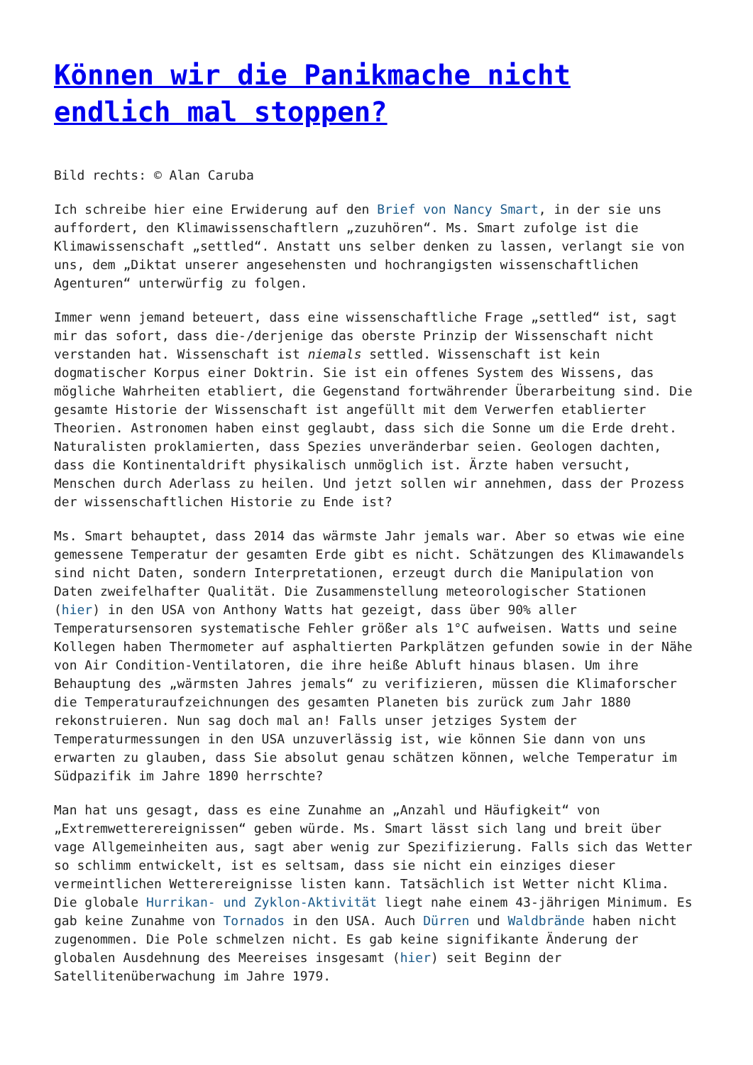Können wir die Panikmache nicht endlich mal stoppen?
Bild rechts: © Alan Caruba
Ich schreibe hier eine Erwiderung auf den Brief von Nancy Smart, in der sie uns auffordert, den Klimawissenschaftlern „zuzuhören“. Ms. Smart zufolge ist die Klimawissenschaft „settled“. Anstatt uns selber denken zu lassen, verlangt sie von uns, dem „Diktat unserer angesehensten und hochrangigsten wissenschaftlichen Agenturen“ unterwürfig zu folgen.
Immer wenn jemand beteuert, dass eine wissenschaftliche Frage „settled“ ist, sagt mir das sofort, dass die-/derjenige das oberste Prinzip der Wissenschaft nicht verstanden hat. Wissenschaft ist niemals settled. Wissenschaft ist kein dogmatischer Korpus einer Doktrin. Sie ist ein offenes System des Wissens, das mögliche Wahrheiten etabliert, die Gegenstand fortwährender Überarbeitung sind. Die gesamte Historie der Wissenschaft ist angefüllt mit dem Verwerfen etablierter Theorien. Astronomen haben einst geglaubt, dass sich die Sonne um die Erde dreht. Naturalisten proklamierten, dass Spezies unveränderbar seien. Geologen dachten, dass die Kontinentaldrift physikalisch unmöglich ist. Ärzte haben versucht, Menschen durch Aderlass zu heilen. Und jetzt sollen wir annehmen, dass der Prozess der wissenschaftlichen Historie zu Ende ist?
Ms. Smart behauptet, dass 2014 das wärmste Jahr jemals war. Aber so etwas wie eine gemessene Temperatur der gesamten Erde gibt es nicht. Schätzungen des Klimawandels sind nicht Daten, sondern Interpretationen, erzeugt durch die Manipulation von Daten zweifelhafter Qualität. Die Zusammenstellung meteorologischer Stationen (hier) in den USA von Anthony Watts hat gezeigt, dass über 90% aller Temperatursensoren systematische Fehler größer als 1°C aufweisen. Watts und seine Kollegen haben Thermometer auf asphaltierten Parkplätzen gefunden sowie in der Nähe von Air Condition-Ventilatoren, die ihre heiße Abluft hinaus blasen. Um ihre Behauptung des „wärmsten Jahres jemals“ zu verifizieren, müssen die Klimaforscher die Temperaturaufzeichnungen des gesamten Planeten bis zurück zum Jahr 1880 rekonstruieren. Nun sag doch mal an! Falls unser jetziges System der Temperaturmessungen in den USA unzuverlässig ist, wie können Sie dann von uns erwarten zu glauben, dass Sie absolut genau schätzen können, welche Temperatur im Südpazifik im Jahre 1890 herrschte?
Man hat uns gesagt, dass es eine Zunahme an „Anzahl und Häufigkeit“ von „Extremwetterereignissen“ geben würde. Ms. Smart lässt sich lang und breit über vage Allgemeinheiten aus, sagt aber wenig zur Spezifizierung. Falls sich das Wetter so schlimm entwickelt, ist es seltsam, dass sie nicht ein einziges dieser vermeintlichen Wetterereignisse listen kann. Tatsächlich ist Wetter nicht Klima. Die globale Hurrikan- und Zyklon-Aktivität liegt nahe einem 43-jährigen Minimum. Es gab keine Zunahme von Tornados in den USA. Auch Dürren und Waldbrände haben nicht zugenommen. Die Pole schmelzen nicht. Es gab keine signifikante Änderung der globalen Ausdehnung des Meereises insgesamt (hier) seit Beginn der Satellitenüberwachung im Jahre 1979.